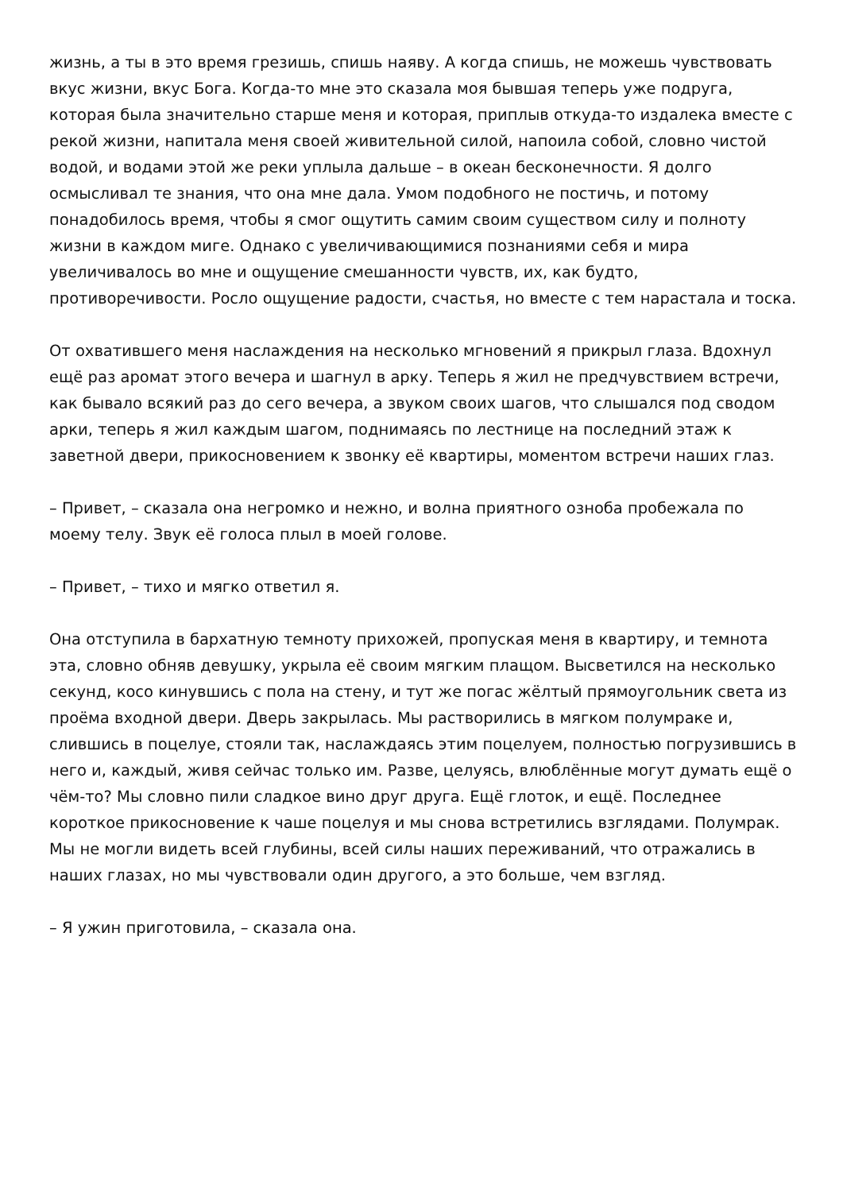жизнь, а ты в это время грезишь, спишь наяву. А когда спишь, не можешь чувствовать вкус жизни, вкус Бога. Когда-то мне это сказала моя бывшая теперь уже подруга, которая была значительно старше меня и которая, приплыв откуда-то издалека вместе с рекой жизни, напитала меня своей живительной силой, напоила собой, словно чистой водой, и водами этой же реки уплыла дальше – в океан бесконечности. Я долго осмысливал те знания, что она мне дала. Умом подобного не постичь, и потому понадобилось время, чтобы я смог ощутить самим своим существом силу и полноту жизни в каждом миге. Однако с увеличивающимися познаниями себя и мира увеличивалось во мне и ощущение смешанности чувств, их, как будто, противоречивости. Росло ощущение радости, счастья, но вместе с тем нарастала и тоска.
От охватившего меня наслаждения на несколько мгновений я прикрыл глаза. Вдохнул ещё раз аромат этого вечера и шагнул в арку. Теперь я жил не предчувствием встречи, как бывало всякий раз до сего вечера, а звуком своих шагов, что слышался под сводом арки, теперь я жил каждым шагом, поднимаясь по лестнице на последний этаж к заветной двери, прикосновением к звонку её квартиры, моментом встречи наших глаз.
– Привет, – сказала она негромко и нежно, и волна приятного озноба пробежала по моему телу. Звук её голоса плыл в моей голове.
– Привет, – тихо и мягко ответил я.
Она отступила в бархатную темноту прихожей, пропуская меня в квартиру, и темнота эта, словно обняв девушку, укрыла её своим мягким плащом. Высветился на несколько секунд, косо кинувшись с пола на стену, и тут же погас жёлтый прямоугольник света из проёма входной двери. Дверь закрылась. Мы растворились в мягком полумраке и, слившись в поцелуе, стояли так, наслаждаясь этим поцелуем, полностью погрузившись в него и, каждый, живя сейчас только им. Разве, целуясь, влюблённые могут думать ещё о чём-то? Мы словно пили сладкое вино друг друга. Ещё глоток, и ещё. Последнее короткое прикосновение к чаше поцелуя и мы снова встретились взглядами. Полумрак. Мы не могли видеть всей глубины, всей силы наших переживаний, что отражались в наших глазах, но мы чувствовали один другого, а это больше, чем взгляд.
– Я ужин приготовила, – сказала она.